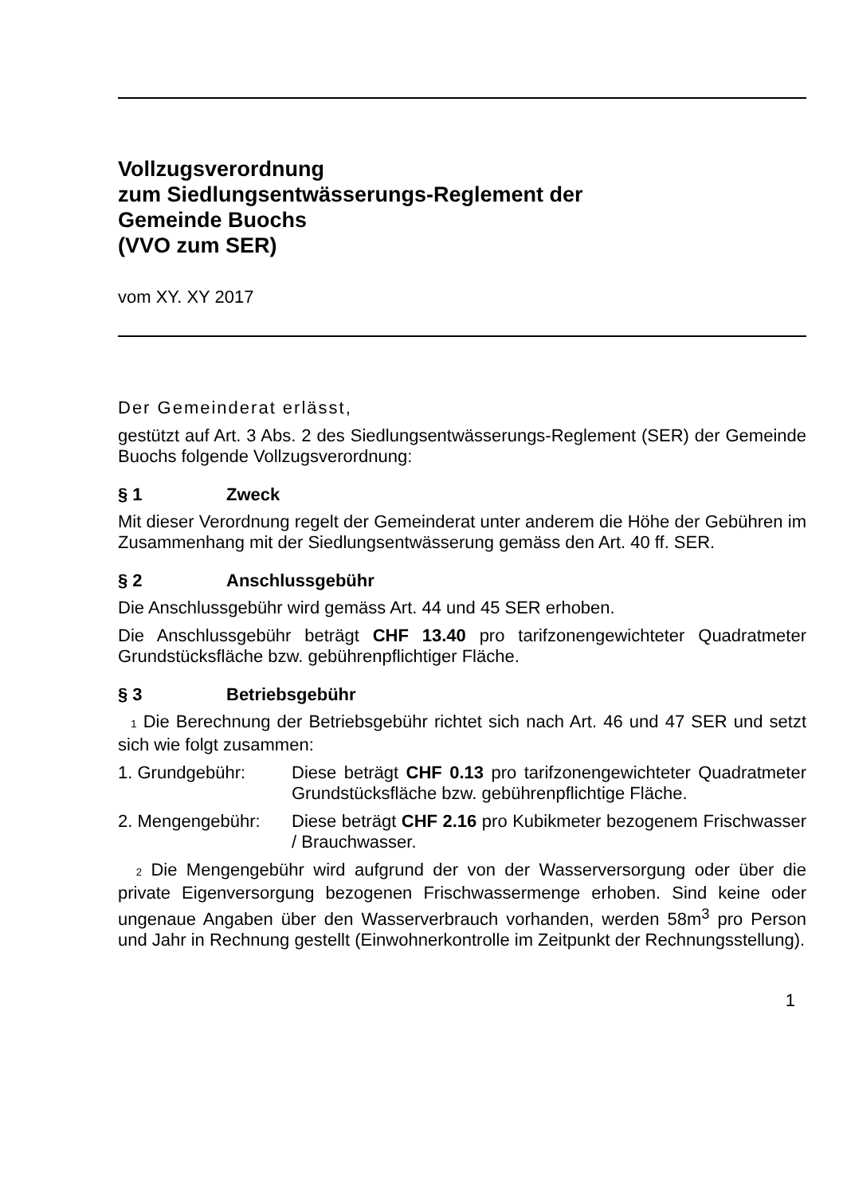Vollzugsverordnung
zum Siedlungsentwässerungs-Reglement der
Gemeinde Buochs
(VVO zum SER)
vom XY. XY 2017
Der Gemeinderat erlässt,
gestützt auf Art. 3 Abs. 2 des Siedlungsentwässerungs-Reglement (SER) der Gemeinde Buochs folgende Vollzugsverordnung:
§ 1 Zweck
Mit dieser Verordnung regelt der Gemeinderat unter anderem die Höhe der Gebühren im Zusammenhang mit der Siedlungsentwässerung gemäss den Art. 40 ff. SER.
§ 2 Anschlussgebühr
Die Anschlussgebühr wird gemäss Art. 44 und 45 SER erhoben.
Die Anschlussgebühr beträgt CHF 13.40 pro tarifzonengewichteter Quadratmeter Grundstücksfläche bzw. gebührenpflichtiger Fläche.
§ 3 Betriebsgebühr
1 Die Berechnung der Betriebsgebühr richtet sich nach Art. 46 und 47 SER und setzt sich wie folgt zusammen:
1. Grundgebühr: Diese beträgt CHF 0.13 pro tarifzonengewichteter Quadratmeter Grundstücksfläche bzw. gebühren­pflichtige Fläche.
2. Mengengebühr: Diese beträgt CHF 2.16 pro Kubikmeter bezogenem Frischwasser / Brauchwasser.
2 Die Mengengebühr wird aufgrund der von der Wasserversorgung oder über die private Eigenversorgung bezogenen Frischwassermenge erhoben. Sind keine oder ungenaue Angaben über den Wasserverbrauch vorhanden, werden 58m<sup>3</sup> pro Person und Jahr in Rechnung gestellt (Einwohnerkontrolle im Zeitpunkt der Rechnungsstellung).
1